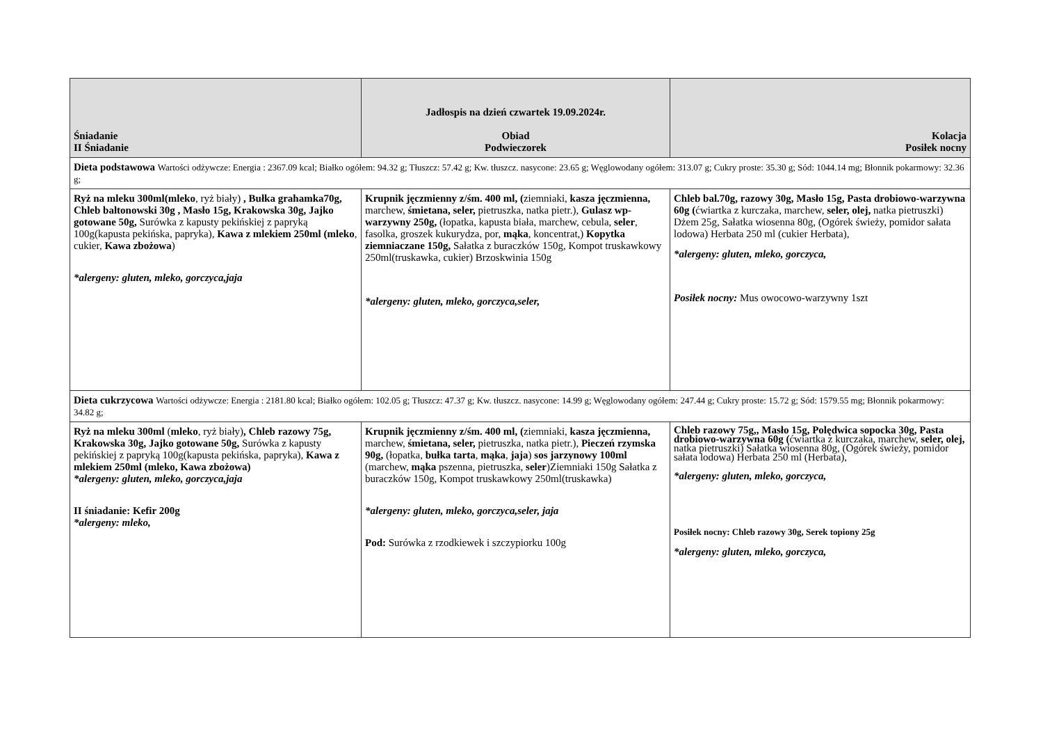| Śniadanie II Śniadanie | Jadłospis na dzień czwartek 19.09.2024r. Obiad Podwieczorek | Kolacja Posiłek nocny |
| --- | --- | --- |
| Dieta podstawowa Wartości odżywcze: Energia : 2367.09 kcal; Białko ogółem: 94.32 g; Tłuszcz: 57.42 g; Kw. tłuszcz. nasycone: 23.65 g; Węglowodany ogółem: 313.07 g; Cukry proste: 35.30 g; Sód: 1044.14 mg; Błonnik pokarmowy: 32.36 g; | | |
| Ryż na mleku 300ml(mleko , ryż biały) , Bułka grahamka70g, Chleb baltonowski 30g , Masło 15g, Krakowska 30g, Jajko gotowane 50g, Surówka z kapusty pekińskiej z papryką 100g(kapusta pekińska, papryka), Kawa z mlekiem 250ml (mleko , cukier, Kawa zbożowa ) *alergeny: gluten, mleko, gorczyca,jaja | Krupnik jęczmienny z/śm. 400 ml, ( ziemniaki, kasza jęczmienna, marchew, śmietana, seler, pietruszka, natka pietr.), Gulasz wp-warzywny 250g, (łopatka, kapusta biała, marchew, cebula, seler , fasolka, groszek kukurydza, por, mąka , koncentrat,) Kopytka ziemniaczane 150g, Sałatka z buraczków 150g, Kompot truskawkowy 250ml(truskawka, cukier) Brzoskwinia 150g *alergeny: gluten, mleko, gorczyca,seler, | Chleb bal.70g, razowy 30g, Masło 15g, Pasta drobiowo-warzywna 60g ( ćwiartka z kurczaka, marchew, seler, olej, natka pietruszki) Dżem 25g, Sałatka wiosenna 80g, (Ogórek świeży, pomidor sałata lodowa) Herbata 250 ml (cukier Herbata), *alergeny: gluten, mleko, gorczyca, Posiłek nocny: Mus owocowo-warzywny 1szt |
| Dieta cukrzycowa Wartości odżywcze: Energia : 2181.80 kcal; Białko ogółem: 102.05 g; Tłuszcz: 47.37 g; Kw. tłuszcz. nasycone: 14.99 g; Węglowodany ogółem: 247.44 g; Cukry proste: 15.72 g; Sód: 1579.55 mg; Błonnik pokarmowy: 34.82 g; | | |
| Ryż na mleku 300ml ( mleko , ryż biały) , Chleb razowy 75g, Krakowska 30g, Jajko gotowane 50g, Surówka z kapusty pekińskiej z papryką 100g(kapusta pekińska, papryka), Kawa z mlekiem 250ml (mleko, Kawa zbożowa) *alergeny: gluten, mleko, gorczyca,jaja II śniadanie: Kefir 200g *alergeny: mleko, | Krupnik jęczmienny z/śm. 400 ml, ( ziemniaki, kasza jęczmienna, marchew, śmietana, seler, pietruszka, natka pietr.), Pieczeń rzymska 90g, (łopatka, bułka tarta , mąka , jaja ) sos jarzynowy 100ml (marchew, mąka pszenna, pietruszka, seler )Ziemniaki 150g Sałatka z buraczków 150g, Kompot truskawkowy 250ml(truskawka) *alergeny: gluten, mleko, gorczyca,seler, jaja Pod: Surówka z rzodkiewek i szczypiorku 100g | Chleb razowy 75g,, Masło 15g, Polędwica sopocka 30g, Pasta drobiowo-warzywna 60g ( ćwiartka z kurczaka, marchew, seler, olej, natka pietruszki) Sałatka wiosenna 80g, (Ogórek świeży, pomidor sałata lodowa) Herbata 250 ml (Herbata), *alergeny: gluten, mleko, gorczyca, Posiłek nocny: Chleb razowy 30g, Serek topiony 25g *alergeny: gluten, mleko, gorczyca, |